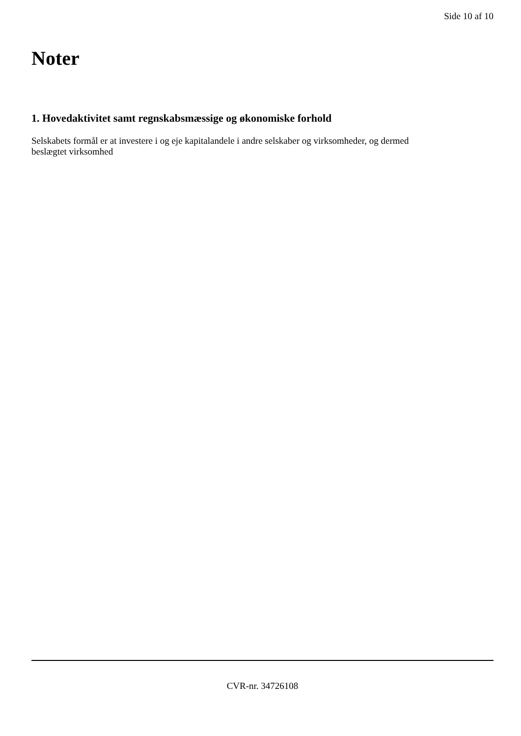Side 10 af 10
Noter
1. Hovedaktivitet samt regnskabsmæssige og økonomiske forhold
Selskabets formål er at investere i og eje kapitalandele i andre selskaber og virksomheder, og dermed beslægtet virksomhed
CVR-nr. 34726108